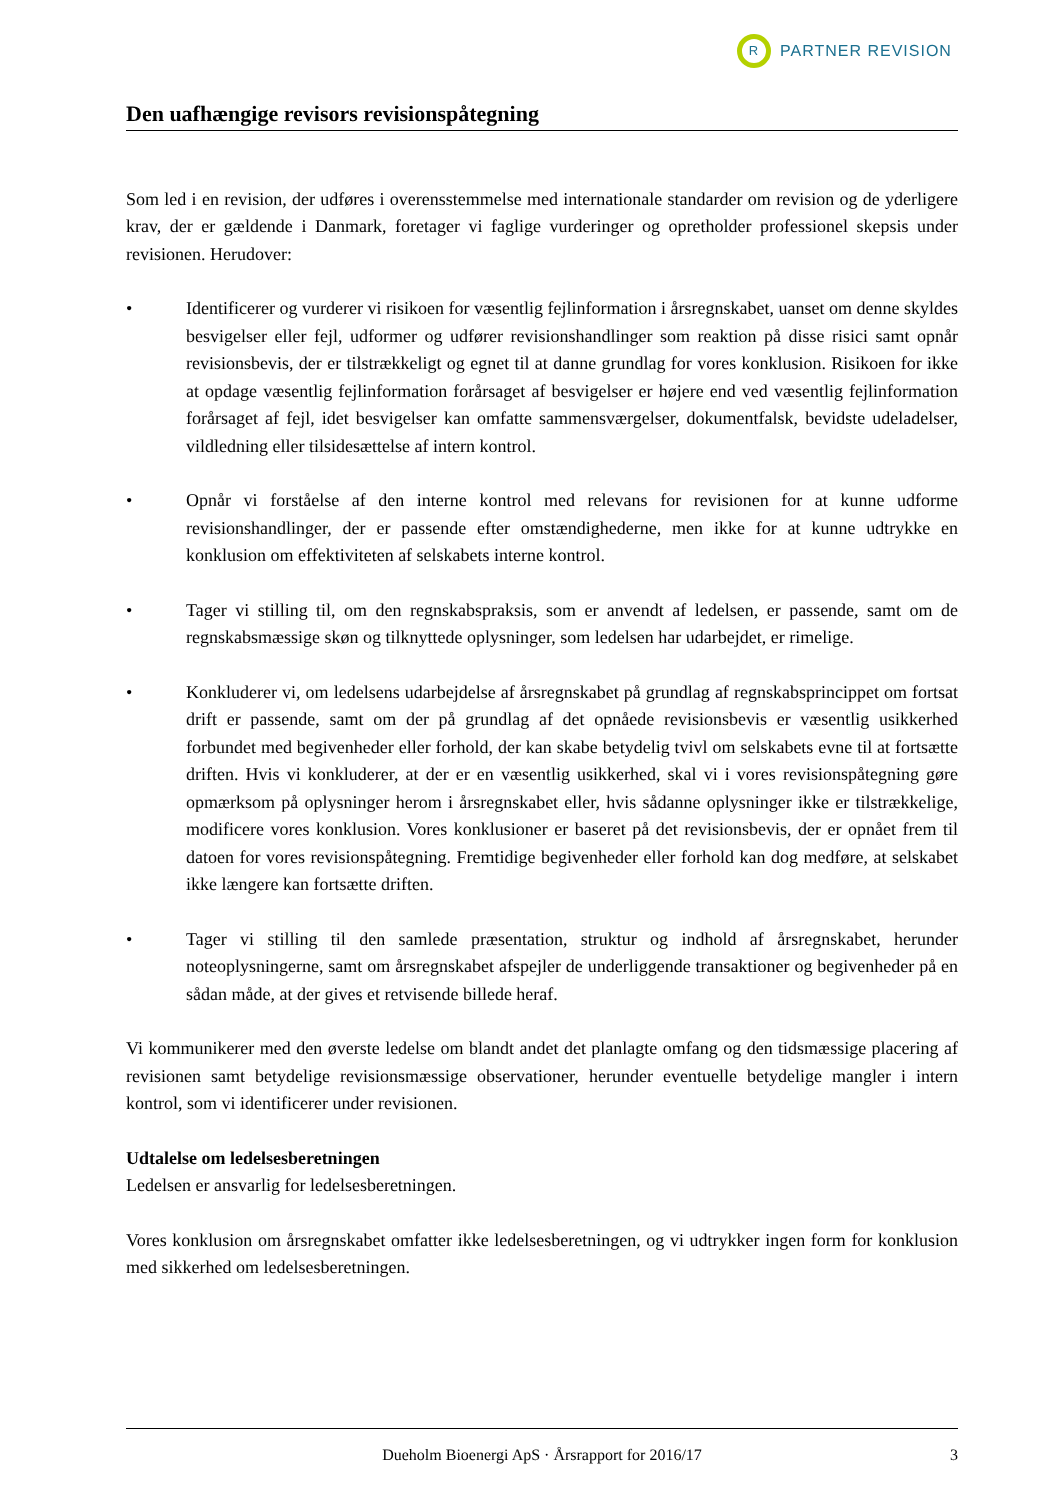R
PARTNER REVISION
Den uafhængige revisors revisionspåtegning
Som led i en revision, der udføres i overensstemmelse med internationale standarder om revision og de yderligere krav, der er gældende i Danmark, foretager vi faglige vurderinger og opretholder professionel skepsis under revisionen. Herudover:
• Identificerer og vurderer vi risikoen for væsentlig fejlinformation i årsregnskabet, uanset om denne skyldes besvigelser eller fejl, udformer og udfører revisionshandlinger som reaktion på disse risici samt opnår revisionsbevis, der er tilstrækkeligt og egnet til at danne grundlag for vores konklusion. Risikoen for ikke at opdage væsentlig fejlinformation forårsaget af besvigelser er højere end ved væsentlig fejlinformation forårsaget af fejl, idet besvigelser kan omfatte sammensværgelser, dokumentfalsk, bevidste udeladelser, vildledning eller tilsidesættelse af intern kontrol.
• Opnår vi forståelse af den interne kontrol med relevans for revisionen for at kunne udforme revisionshandlinger, der er passende efter omstændighederne, men ikke for at kunne udtrykke en konklusion om effektiviteten af selskabets interne kontrol.
• Tager vi stilling til, om den regnskabspraksis, som er anvendt af ledelsen, er passende, samt om de regnskabsmæssige skøn og tilknyttede oplysninger, som ledelsen har udarbejdet, er rimelige.
• Konkluderer vi, om ledelsens udarbejdelse af årsregnskabet på grundlag af regnskabsprincippet om fortsat drift er passende, samt om der på grundlag af det opnåede revisionsbevis er væsentlig usikkerhed forbundet med begivenheder eller forhold, der kan skabe betydelig tvivl om selskabets evne til at fortsætte driften. Hvis vi konkluderer, at der er en væsentlig usikkerhed, skal vi i vores revisionspåtegning gøre opmærksom på oplysninger herom i årsregnskabet eller, hvis sådanne oplysninger ikke er tilstrækkelige, modificere vores konklusion. Vores konklusioner er baseret på det revisionsbevis, der er opnået frem til datoen for vores revisionspåtegning. Fremtidige begivenheder eller forhold kan dog medføre, at selskabet ikke længere kan fortsætte driften.
• Tager vi stilling til den samlede præsentation, struktur og indhold af årsregnskabet, herunder noteoplysningerne, samt om årsregnskabet afspejler de underliggende transaktioner og begivenheder på en sådan måde, at der gives et retvisende billede heraf.
Vi kommunikerer med den øverste ledelse om blandt andet det planlagte omfang og den tidsmæssige placering af revisionen samt betydelige revisionsmæssige observationer, herunder eventuelle betydelige mangler i intern kontrol, som vi identificerer under revisionen.
Udtalelse om ledelsesberetningen
Ledelsen er ansvarlig for ledelsesberetningen.
Vores konklusion om årsregnskabet omfatter ikke ledelsesberetningen, og vi udtrykker ingen form for konklusion med sikkerhed om ledelsesberetningen.
Dueholm Bioenergi ApS · Årsrapport for 2016/17 3